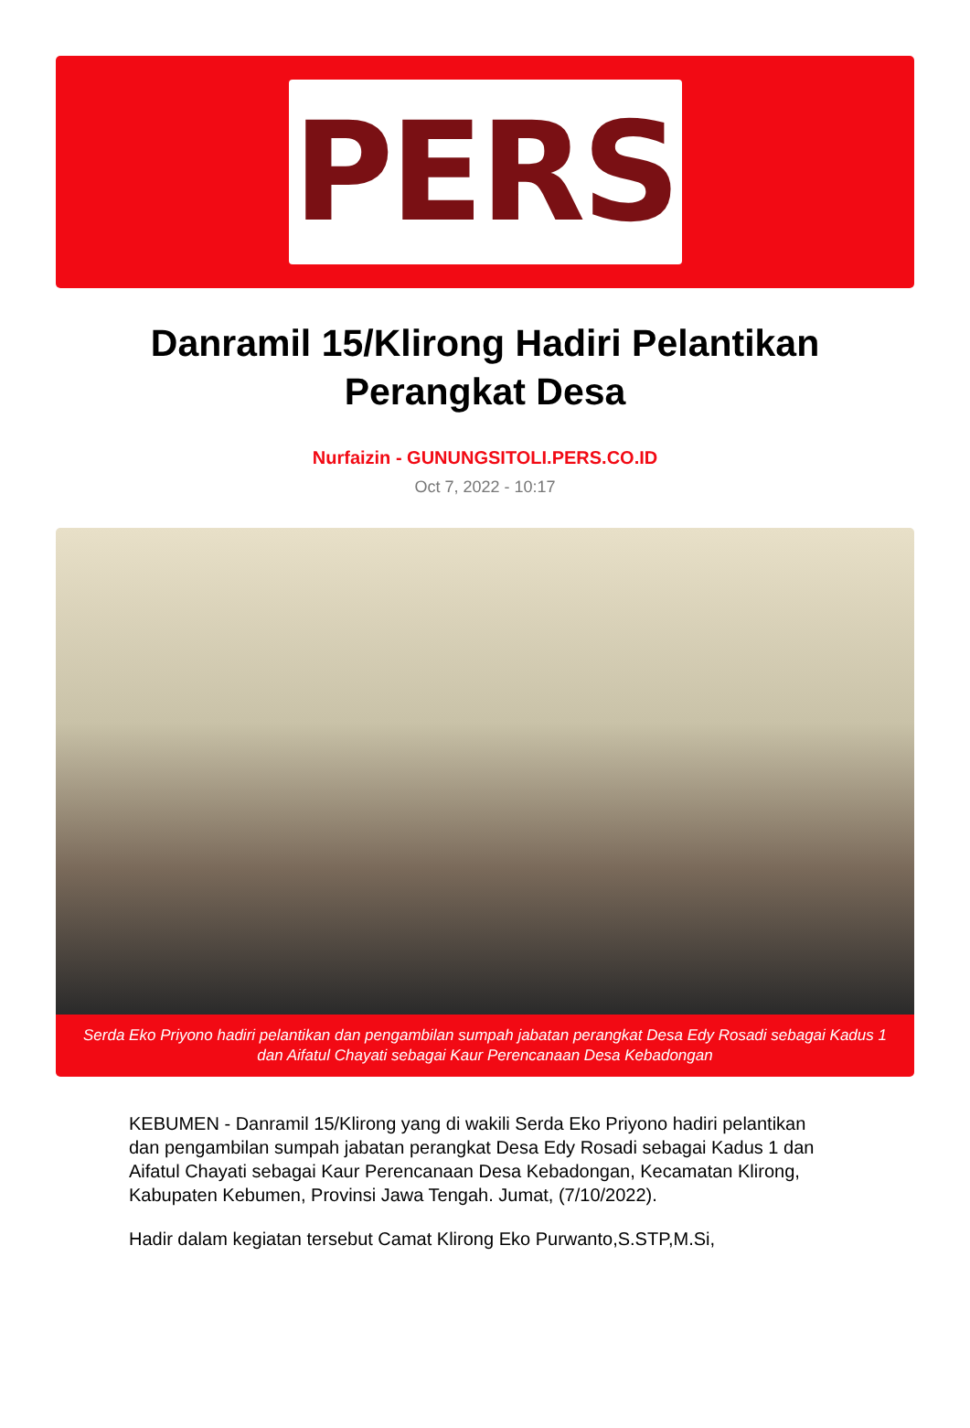PERS
Danramil 15/Klirong Hadiri Pelantikan Perangkat Desa
Nurfaizin - GUNUNGSITOLI.PERS.CO.ID
Oct 7, 2022 - 10:17
Serda Eko Priyono hadiri pelantikan dan pengambilan sumpah jabatan perangkat Desa Edy Rosadi sebagai Kadus 1 dan Aifatul Chayati sebagai Kaur Perencanaan Desa Kebadongan
KEBUMEN - Danramil 15/Klirong yang di wakili Serda Eko Priyono hadiri pelantikan dan pengambilan sumpah jabatan perangkat Desa Edy Rosadi sebagai Kadus 1 dan Aifatul Chayati sebagai Kaur Perencanaan Desa Kebadongan, Kecamatan Klirong, Kabupaten Kebumen, Provinsi Jawa Tengah. Jumat, (7/10/2022).
Hadir dalam kegiatan tersebut Camat Klirong Eko Purwanto,S.STP,M.Si,